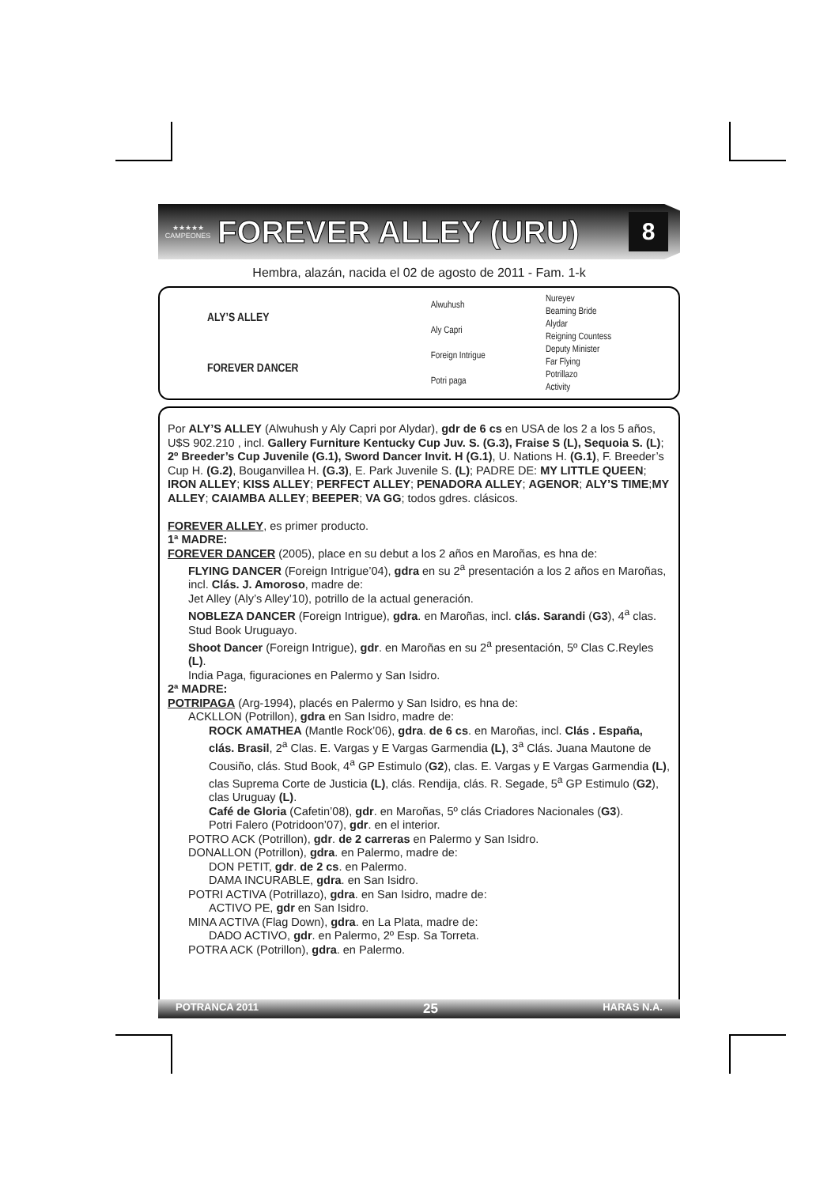★★★★★
CAMPEONES
FOREVER ALLEY (URU)
8
Hembra, alazán, nacida el 02 de agosto de 2011 - Fam. 1-k
| ALY’S ALLEY | Alwuhush | Nureyev |
| | | Beaming Bride |
| | Aly Capri | Alydar |
| | | Reigning Countess |
| FOREVER DANCER | Foreign Intrigue | Deputy Minister |
| | | Far Flying |
| | Potri paga | Potrillazo |
| | | Activity |
Por ALY’S ALLEY (Alwuhush y Aly Capri por Alydar), gdr de 6 cs en USA de los 2 a los 5 años, U$S 902.210 , incl. Gallery Furniture Kentucky Cup Juv. S. (G.3), Fraise S (L), Sequoia S. (L); 2º Breeder’s Cup Juvenile (G.1), Sword Dancer Invit. H (G.1), U. Nations H. (G.1), F. Breeder’s Cup H. (G.2), Bouganvillea H. (G.3), E. Park Juvenile S. (L); PADRE DE: MY LITTLE QUEEN; IRON ALLEY; KISS ALLEY; PERFECT ALLEY; PENADORA ALLEY; AGENOR; ALY’S TIME;MY ALLEY; CAIAMBA ALLEY; BEEPER; VA GG; todos gdres. clásicos.
FOREVER ALLEY, es primer producto.
1ª MADRE:
FOREVER DANCER (2005), place en su debut a los 2 años en Maroñas, es hna de:
FLYING DANCER (Foreign Intrigue’04), gdra en su 2<sup>a</sup> presentación a los 2 años en Maroñas, incl. Clás. J. Amoroso, madre de:
Jet Alley (Aly’s Alley’10), potrillo de la actual generación.
NOBLEZA DANCER (Foreign Intrigue), gdra. en Maroñas, incl. clás. Sarandi (G3), 4<sup>a</sup> clas. Stud Book Uruguayo.
Shoot Dancer (Foreign Intrigue), gdr. en Maroñas en su 2<sup>a</sup> presentación, 5º Clas C.Reyles (L).
India Paga, figuraciones en Palermo y San Isidro.
2ª MADRE:
POTRIPAGA (Arg-1994), placés en Palermo y San Isidro, es hna de:
ACKLLON (Potrillon), gdra en San Isidro, madre de:
ROCK AMATHEA (Mantle Rock’06), gdra. de 6 cs. en Maroñas, incl. Clás . España, clás. Brasil, 2<sup>a</sup> Clas. E. Vargas y E Vargas Garmendia (L), 3<sup>a</sup> Clás. Juana Mautone de Cousiño, clás. Stud Book, 4<sup>a</sup> GP Estimulo (G2), clas. E. Vargas y E Vargas Garmendia (L), clas Suprema Corte de Justicia (L), clás. Rendija, clás. R. Segade, 5<sup>a</sup> GP Estimulo (G2), clas Uruguay (L).
Café de Gloria (Cafetin’08), gdr. en Maroñas, 5º clás Criadores Nacionales (G3).
Potri Falero (Potridoon’07), gdr. en el interior.
POTRO ACK (Potrillon), gdr. de 2 carreras en Palermo y San Isidro.
DONALLON (Potrillon), gdra. en Palermo, madre de:
DON PETIT, gdr. de 2 cs. en Palermo.
DAMA INCURABLE, gdra. en San Isidro.
POTRI ACTIVA (Potrillazo), gdra. en San Isidro, madre de:
ACTIVO PE, gdr en San Isidro.
MINA ACTIVA (Flag Down), gdra. en La Plata, madre de:
DADO ACTIVO, gdr. en Palermo, 2º Esp. Sa Torreta.
POTRA ACK (Potrillon), gdra. en Palermo.
POTRANCA 2011 25 HARAS N.A.